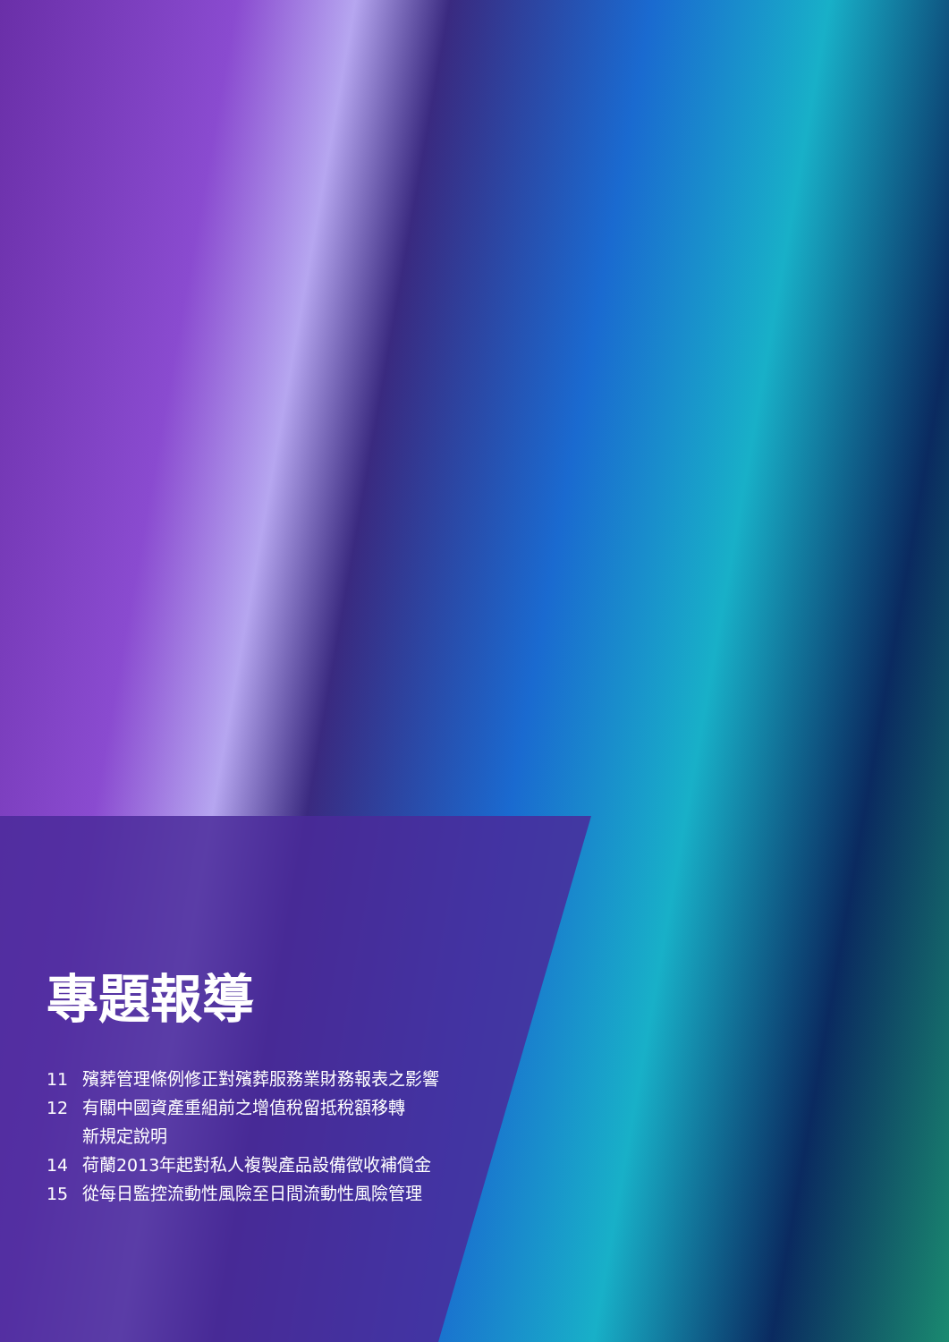專題報導
11 殯葬管理條例修正對殯葬服務業財務報表之影響
12 有關中國資產重組前之增值稅留抵稅額移轉
新規定說明
14 荷蘭2013年起對私人複製產品設備徵收補償金
15 從每日監控流動性風險至日間流動性風險管理